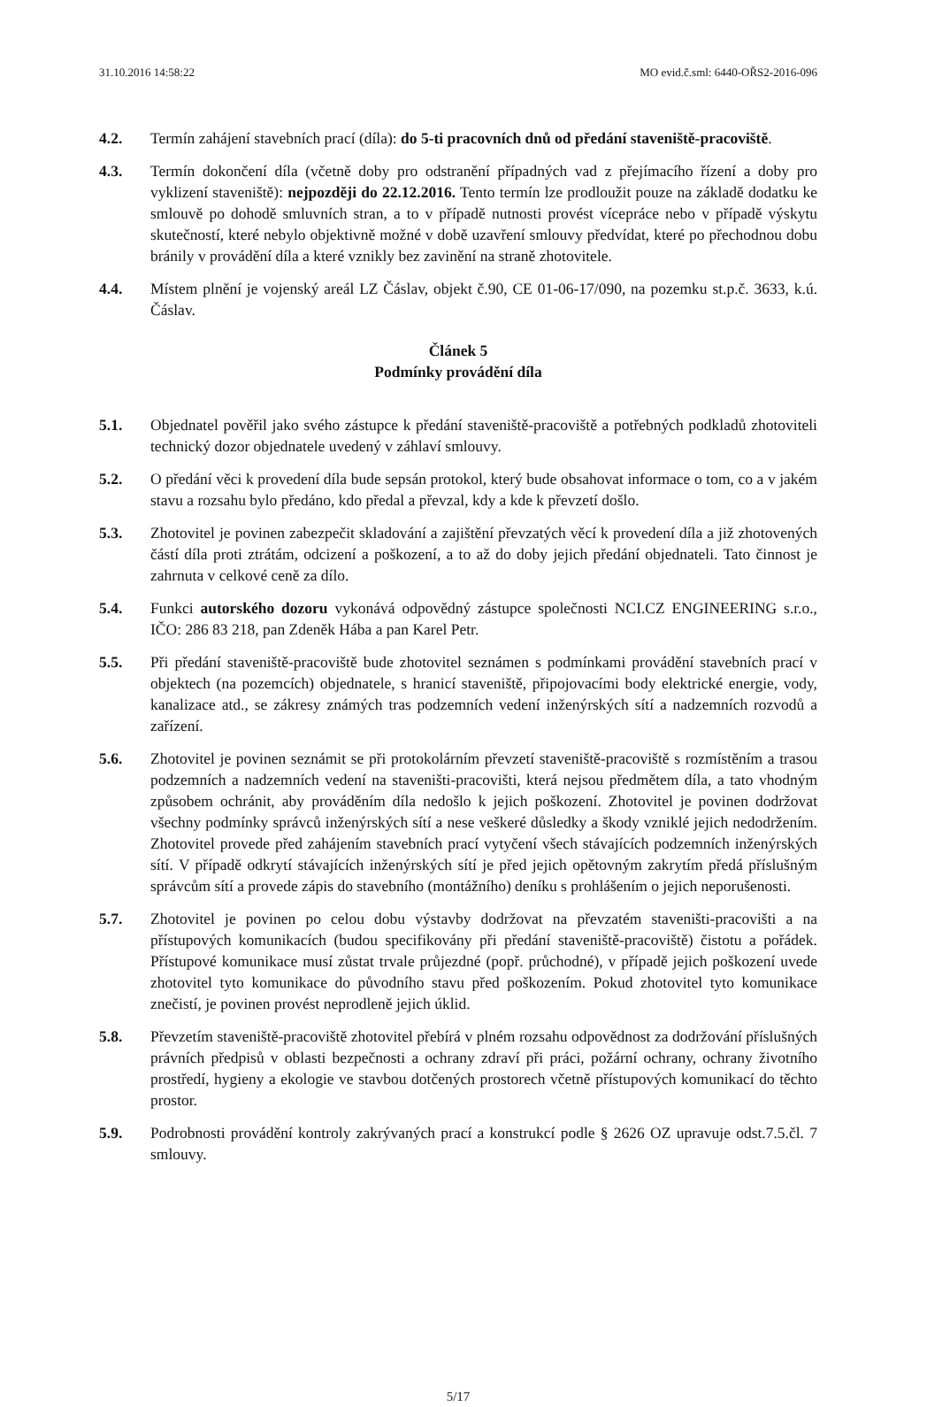31.10.2016 14:58:22 MO evid.č.sml: 6440-OŘS2-2016-096
4.2. Termín zahájení stavebních prací (díla): do 5-ti pracovních dnů od předání staveniště-pracoviště.
4.3. Termín dokončení díla (včetně doby pro odstranění případných vad z přejímacího řízení a doby pro vyklizení staveniště): nejpozději do 22.12.2016. Tento termín lze prodloužit pouze na základě dodatku ke smlouvě po dohodě smluvních stran, a to v případě nutnosti provést vícepráce nebo v případě výskytu skutečností, které nebylo objektivně možné v době uzavření smlouvy předvídat, které po přechodnou dobu bránily v provádění díla a které vznikly bez zavinění na straně zhotovitele.
4.4. Místem plnění je vojenský areál LZ Čáslav, objekt č.90, CE 01-06-17/090, na pozemku st.p.č. 3633, k.ú. Čáslav.
Článek 5
Podmínky provádění díla
5.1. Objednatel pověřil jako svého zástupce k předání staveniště-pracoviště a potřebných podkladů zhotoviteli technický dozor objednatele uvedený v záhlaví smlouvy.
5.2. O předání věci k provedení díla bude sepsán protokol, který bude obsahovat informace o tom, co a v jakém stavu a rozsahu bylo předáno, kdo předal a převzal, kdy a kde k převzetí došlo.
5.3. Zhotovitel je povinen zabezpečit skladování a zajištění převzatých věcí k provedení díla a již zhotovených částí díla proti ztrátám, odcizení a poškození, a to až do doby jejich předání objednateli. Tato činnost je zahrnuta v celkové ceně za dílo.
5.4. Funkci autorského dozoru vykonává odpovědný zástupce společnosti NCI.CZ ENGINEERING s.r.o., IČO: 286 83 218, pan Zdeněk Hába a pan Karel Petr.
5.5. Při předání staveniště-pracoviště bude zhotovitel seznámen s podmínkami provádění stavebních prací v objektech (na pozemcích) objednatele, s hranicí staveniště, připojovacími body elektrické energie, vody, kanalizace atd., se zákresy známých tras podzemních vedení inženýrských sítí a nadzemních rozvodů a zařízení.
5.6. Zhotovitel je povinen seznámit se při protokolárním převzetí staveniště-pracoviště s rozmístěním a trasou podzemních a nadzemních vedení na staveništi-pracovišti, která nejsou předmětem díla, a tato vhodným způsobem ochránit, aby prováděním díla nedošlo k jejich poškození. Zhotovitel je povinen dodržovat všechny podmínky správců inženýrských sítí a nese veškeré důsledky a škody vzniklé jejich nedodržením. Zhotovitel provede před zahájením stavebních prací vytyčení všech stávajících podzemních inženýrských sítí. V případě odkrytí stávajících inženýrských sítí je před jejich opětovným zakrytím předá příslušným správcům sítí a provede zápis do stavebního (montážního) deníku s prohlášením o jejich neporušenosti.
5.7. Zhotovitel je povinen po celou dobu výstavby dodržovat na převzatém staveništi-pracovišti a na přístupových komunikacích (budou specifikovány při předání staveniště-pracoviště) čistotu a pořádek. Přístupové komunikace musí zůstat trvale průjezdné (popř. průchodné), v případě jejich poškození uvede zhotovitel tyto komunikace do původního stavu před poškozením. Pokud zhotovitel tyto komunikace znečistí, je povinen provést neprodleně jejich úklid.
5.8. Převzetím staveniště-pracoviště zhotovitel přebírá v plném rozsahu odpovědnost za dodržování příslušných právních předpisů v oblasti bezpečnosti a ochrany zdraví při práci, požární ochrany, ochrany životního prostředí, hygieny a ekologie ve stavbou dotčených prostorech včetně přístupových komunikací do těchto prostor.
5.9. Podrobnosti provádění kontroly zakrývaných prací a konstrukcí podle § 2626 OZ upravuje odst.7.5.čl. 7 smlouvy.
5/17